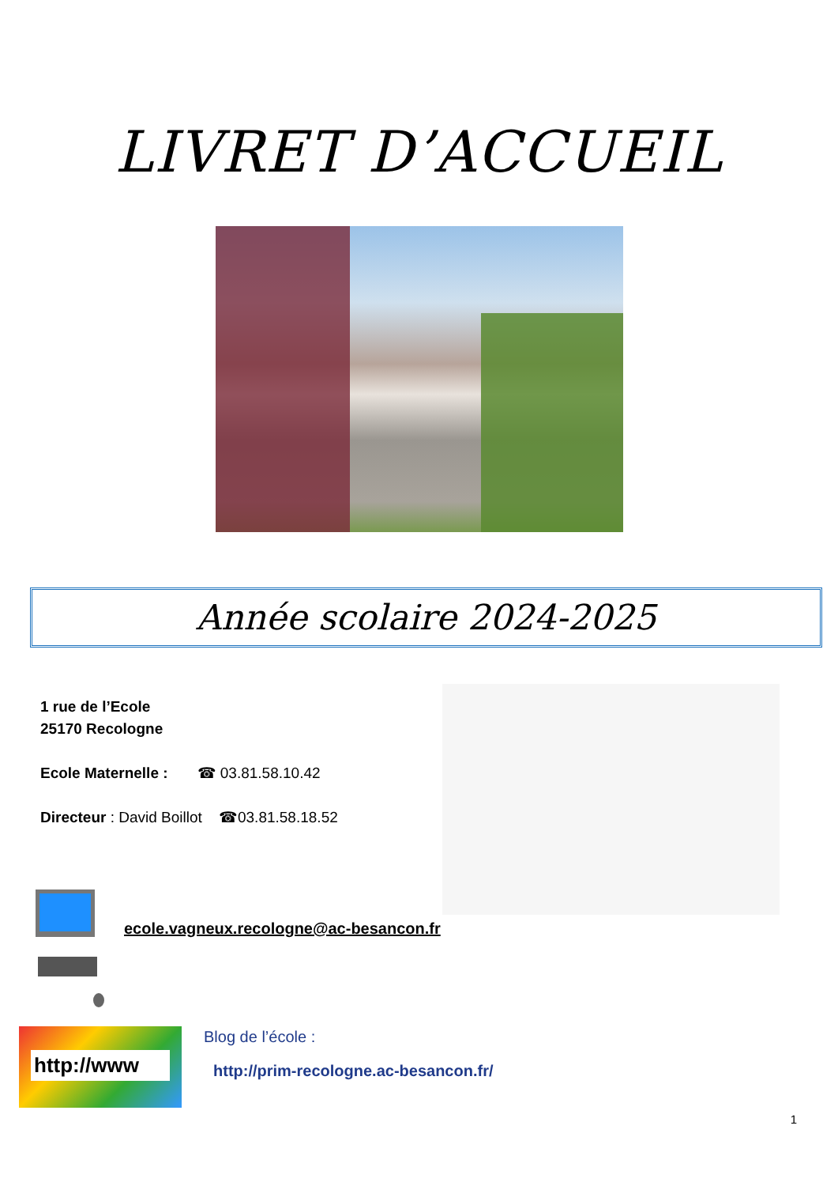LIVRET D’ACCUEIL
Année scolaire 2024-2025
1 rue de l’Ecole
25170 Recologne
Ecole Maternelle : ☎ 03.81.58.10.42
Directeur : David Boillot ☎03.81.58.18.52
ecole.vagneux.recologne@ac-besancon.fr
http://www
Blog de l’école :
http://prim-recologne.ac-besancon.fr/
1